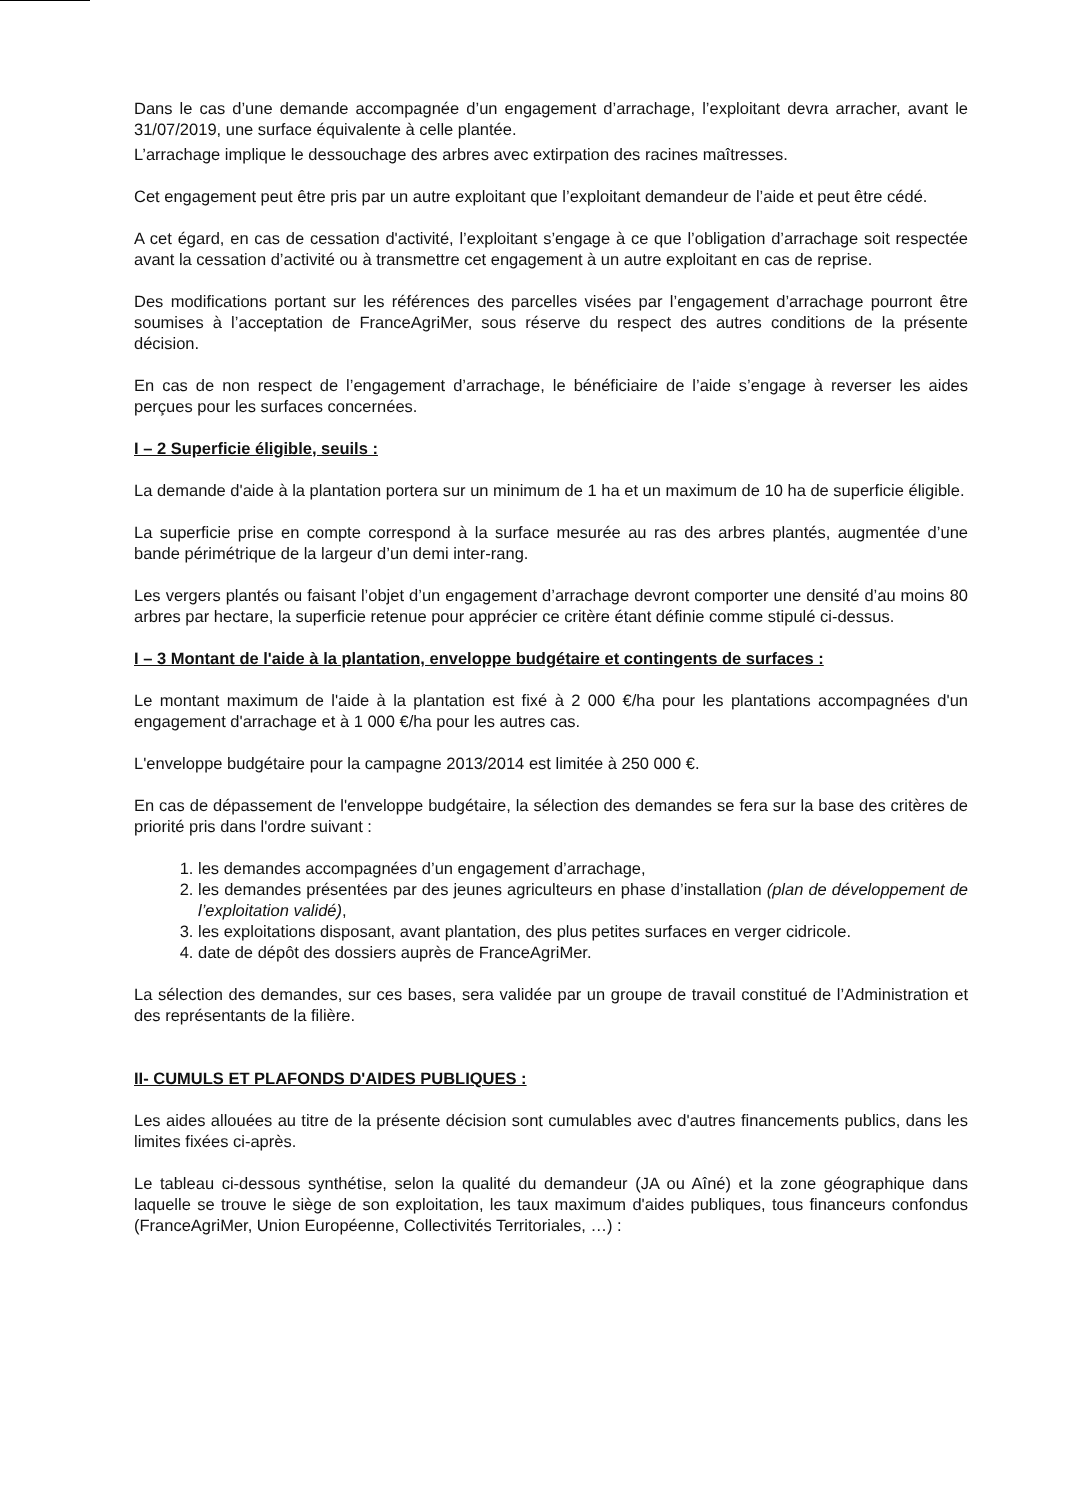Dans le cas d’une demande accompagnée d’un engagement d’arrachage, l’exploitant devra arracher, avant le 31/07/2019, une surface équivalente à celle plantée.
L’arrachage implique le dessouchage des arbres avec extirpation des racines maîtresses.
Cet engagement peut être pris par un autre exploitant que l’exploitant demandeur de l’aide et peut être cédé.
A cet égard, en cas de cessation d'activité, l’exploitant s’engage à ce que l’obligation d’arrachage soit respectée avant la cessation d’activité ou à transmettre cet engagement à un autre exploitant en cas de reprise.
Des modifications portant sur les références des parcelles visées par l’engagement d’arrachage pourront être soumises à l’acceptation de FranceAgriMer, sous réserve du respect des autres conditions de la présente décision.
En cas de non respect de l’engagement d’arrachage, le bénéficiaire de l’aide s’engage à reverser les aides perçues pour les surfaces concernées.
I – 2 Superficie éligible, seuils :
La demande d'aide à la plantation portera sur un minimum de 1 ha et un maximum de 10 ha de superficie éligible.
La superficie prise en compte correspond à la surface mesurée au ras des arbres plantés, augmentée d’une bande périmétrique de la largeur d’un demi inter-rang.
Les vergers plantés ou faisant l’objet d’un engagement d’arrachage devront comporter une densité d’au moins 80 arbres par hectare, la superficie retenue pour apprécier ce critère étant définie comme stipulé ci-dessus.
I – 3 Montant de l'aide à la plantation, enveloppe budgétaire et contingents de surfaces :
Le montant maximum de l'aide à la plantation est fixé à 2 000 €/ha pour les plantations accompagnées d'un engagement d'arrachage et à 1 000 €/ha pour les autres cas.
L'enveloppe budgétaire pour la campagne 2013/2014 est limitée à 250 000 €.
En cas de dépassement de l'enveloppe budgétaire, la sélection des demandes se fera sur la base des critères de priorité pris dans l'ordre suivant :
1. les demandes accompagnées d’un engagement d’arrachage,
2. les demandes présentées par des jeunes agriculteurs en phase d’installation (plan de développement de l’exploitation validé),
3. les exploitations disposant, avant plantation, des plus petites surfaces en verger cidricole.
4. date de dépôt des dossiers auprès de FranceAgriMer.
La sélection des demandes, sur ces bases, sera validée par un groupe de travail constitué de l’Administration et des représentants de la filière.
II- CUMULS ET PLAFONDS D'AIDES PUBLIQUES :
Les aides allouées au titre de la présente décision sont cumulables avec d'autres financements publics, dans les limites fixées ci-après.
Le tableau ci-dessous synthétise, selon la qualité du demandeur (JA ou Aîné) et la zone géographique dans laquelle se trouve le siège de son exploitation, les taux maximum d'aides publiques, tous financeurs confondus (FranceAgriMer, Union Européenne, Collectivités Territoriales, …) :